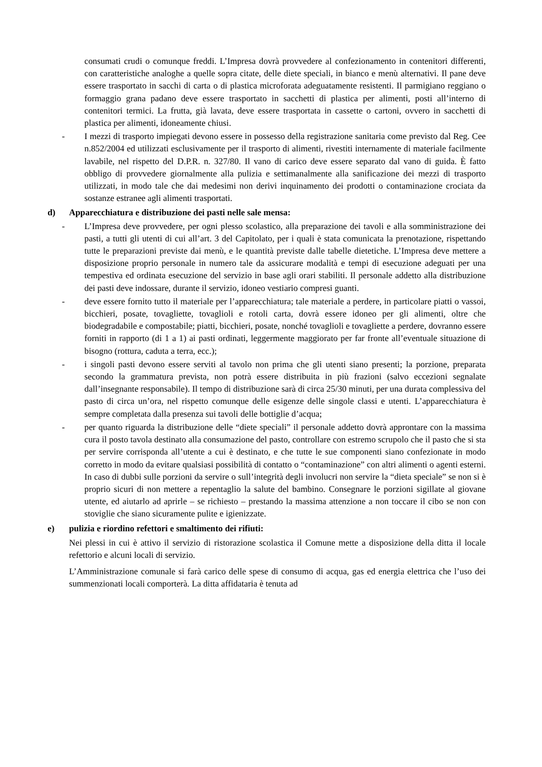consumati crudi o comunque freddi. L’Impresa dovrà provvedere al confezionamento in contenitori differenti, con caratteristiche analoghe a quelle sopra citate, delle diete speciali, in bianco e menù alternativi. Il pane deve essere trasportato in sacchi di carta o di plastica microforata adeguatamente resistenti. Il parmigiano reggiano o formaggio grana padano deve essere trasportato in sacchetti di plastica per alimenti, posti all’interno di contenitori termici. La frutta, già lavata, deve essere trasportata in cassette o cartoni, ovvero in sacchetti di plastica per alimenti, idoneamente chiusi.
- I mezzi di trasporto impiegati devono essere in possesso della registrazione sanitaria come previsto dal Reg. Cee n.852/2004 ed utilizzati esclusivamente per il trasporto di alimenti, rivestiti internamente di materiale facilmente lavabile, nel rispetto del D.P.R. n. 327/80. Il vano di carico deve essere separato dal vano di guida. È fatto obbligo di provvedere giornalmente alla pulizia e settimanalmente alla sanificazione dei mezzi di trasporto utilizzati, in modo tale che dai medesimi non derivi inquinamento dei prodotti o contaminazione crociata da sostanze estranee agli alimenti trasportati.
d) Apparecchiatura e distribuzione dei pasti nelle sale mensa:
- L’Impresa deve provvedere, per ogni plesso scolastico, alla preparazione dei tavoli e alla somministrazione dei pasti, a tutti gli utenti di cui all’art. 3 del Capitolato, per i quali è stata comunicata la prenotazione, rispettando tutte le preparazioni previste dai menù, e le quantità previste dalle tabelle dietetiche. L’Impresa deve mettere a disposizione proprio personale in numero tale da assicurare modalità e tempi di esecuzione adeguati per una tempestiva ed ordinata esecuzione del servizio in base agli orari stabiliti. Il personale addetto alla distribuzione dei pasti deve indossare, durante il servizio, idoneo vestiario compresi guanti.
- deve essere fornito tutto il materiale per l’apparecchiatura; tale materiale a perdere, in particolare piatti o vassoi, bicchieri, posate, tovagliette, tovaglioli e rotoli carta, dovrà essere idoneo per gli alimenti, oltre che biodegradabile e compostabile; piatti, bicchieri, posate, nonché tovaglioli e tovagliette a perdere, dovranno essere forniti in rapporto (di 1 a 1) ai pasti ordinati, leggermente maggiorato per far fronte all’eventuale situazione di bisogno (rottura, caduta a terra, ecc.);
- i singoli pasti devono essere serviti al tavolo non prima che gli utenti siano presenti; la porzione, preparata secondo la grammatura prevista, non potrà essere distribuita in più frazioni (salvo eccezioni segnalate dall’insegnante responsabile). Il tempo di distribuzione sarà di circa 25/30 minuti, per una durata complessiva del pasto di circa un’ora, nel rispetto comunque delle esigenze delle singole classi e utenti. L’apparecchiatura è sempre completata dalla presenza sui tavoli delle bottiglie d’acqua;
- per quanto riguarda la distribuzione delle “diete speciali” il personale addetto dovrà approntare con la massima cura il posto tavola destinato alla consumazione del pasto, controllare con estremo scrupolo che il pasto che si sta per servire corrisponda all’utente a cui è destinato, e che tutte le sue componenti siano confezionate in modo corretto in modo da evitare qualsiasi possibilità di contatto o “contaminazione” con altri alimenti o agenti esterni. In caso di dubbi sulle porzioni da servire o sull’integrità degli involucri non servire la “dieta speciale” se non si è proprio sicuri di non mettere a repentaglio la salute del bambino. Consegnare le porzioni sigillate al giovane utente, ed aiutarlo ad aprirle – se richiesto – prestando la massima attenzione a non toccare il cibo se non con stoviglie che siano sicuramente pulite e igienizzate.
e) pulizia e riordino refettori e smaltimento dei rifiuti:
Nei plessi in cui è attivo il servizio di ristorazione scolastica il Comune mette a disposizione della ditta il locale refettorio e alcuni locali di servizio.
L’Amministrazione comunale si farà carico delle spese di consumo di acqua, gas ed energia elettrica che l’uso dei summenzionati locali comporterà. La ditta affidataria è tenuta ad